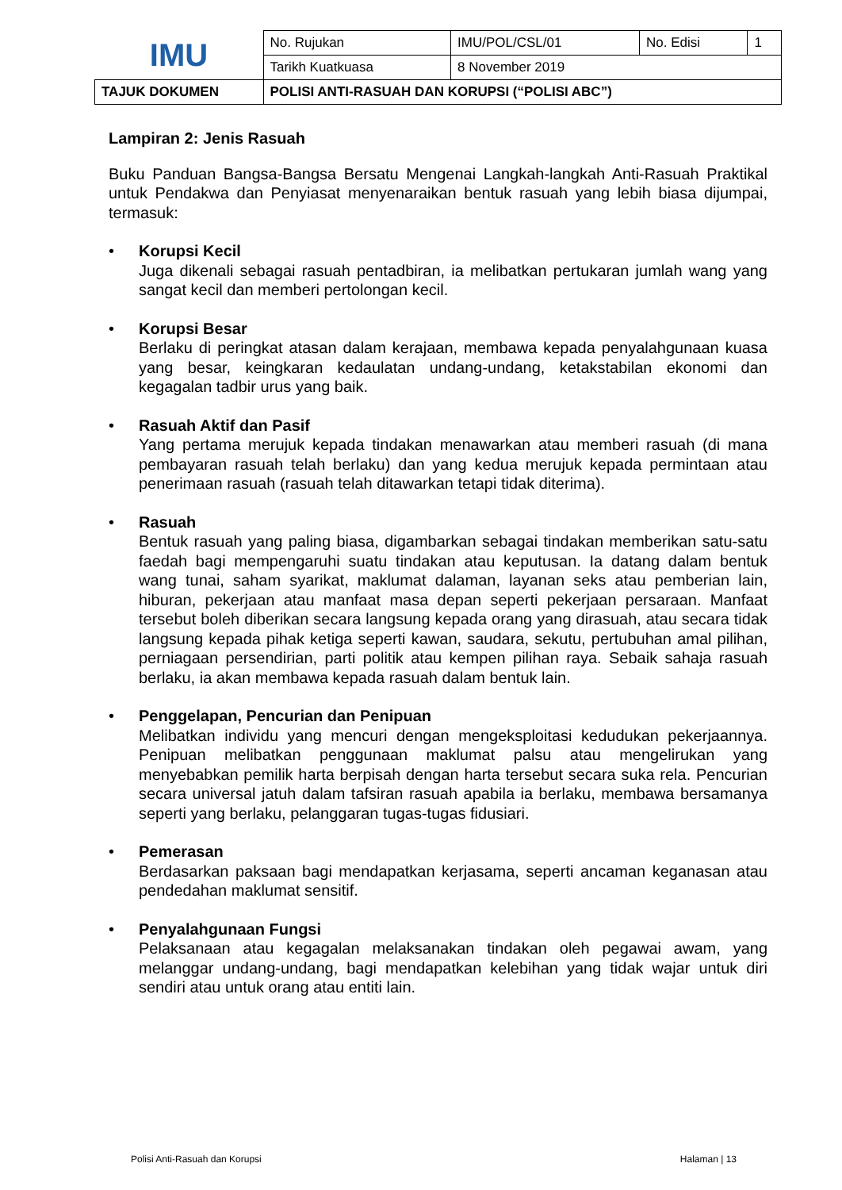| IMU | No. Rujukan | IMU/POL/CSL/01 | No. Edisi | 1 |
| | Tarikh Kuatkuasa | 8 November 2019 | | |
| TAJUK DOKUMEN | POLISI ANTI-RASUAH DAN KORUPSI (“POLISI ABC”) | | | |
Lampiran 2: Jenis Rasuah
Buku Panduan Bangsa-Bangsa Bersatu Mengenai Langkah-langkah Anti-Rasuah Praktikal untuk Pendakwa dan Penyiasat menyenaraikan bentuk rasuah yang lebih biasa dijumpai, termasuk:
• Korupsi Kecil
Juga dikenali sebagai rasuah pentadbiran, ia melibatkan pertukaran jumlah wang yang sangat kecil dan memberi pertolongan kecil.
• Korupsi Besar
Berlaku di peringkat atasan dalam kerajaan, membawa kepada penyalahgunaan kuasa yang besar, keingkaran kedaulatan undang-undang, ketakstabilan ekonomi dan kegagalan tadbir urus yang baik.
• Rasuah Aktif dan Pasif
Yang pertama merujuk kepada tindakan menawarkan atau memberi rasuah (di mana pembayaran rasuah telah berlaku) dan yang kedua merujuk kepada permintaan atau penerimaan rasuah (rasuah telah ditawarkan tetapi tidak diterima).
• Rasuah
Bentuk rasuah yang paling biasa, digambarkan sebagai tindakan memberikan satu-satu faedah bagi mempengaruhi suatu tindakan atau keputusan. Ia datang dalam bentuk wang tunai, saham syarikat, maklumat dalaman, layanan seks atau pemberian lain, hiburan, pekerjaan atau manfaat masa depan seperti pekerjaan persaraan. Manfaat tersebut boleh diberikan secara langsung kepada orang yang dirasuah, atau secara tidak langsung kepada pihak ketiga seperti kawan, saudara, sekutu, pertubuhan amal pilihan, perniagaan persendirian, parti politik atau kempen pilihan raya. Sebaik sahaja rasuah berlaku, ia akan membawa kepada rasuah dalam bentuk lain.
• Penggelapan, Pencurian dan Penipuan
Melibatkan individu yang mencuri dengan mengeksploitasi kedudukan pekerjaannya. Penipuan melibatkan penggunaan maklumat palsu atau mengelirukan yang menyebabkan pemilik harta berpisah dengan harta tersebut secara suka rela. Pencurian secara universal jatuh dalam tafsiran rasuah apabila ia berlaku, membawa bersamanya seperti yang berlaku, pelanggaran tugas-tugas fidusiari.
• Pemerasan
Berdasarkan paksaan bagi mendapatkan kerjasama, seperti ancaman keganasan atau pendedahan maklumat sensitif.
• Penyalahgunaan Fungsi
Pelaksanaan atau kegagalan melaksanakan tindakan oleh pegawai awam, yang melanggar undang-undang, bagi mendapatkan kelebihan yang tidak wajar untuk diri sendiri atau untuk orang atau entiti lain.
Polisi Anti-Rasuah dan Korupsi Halaman | 13